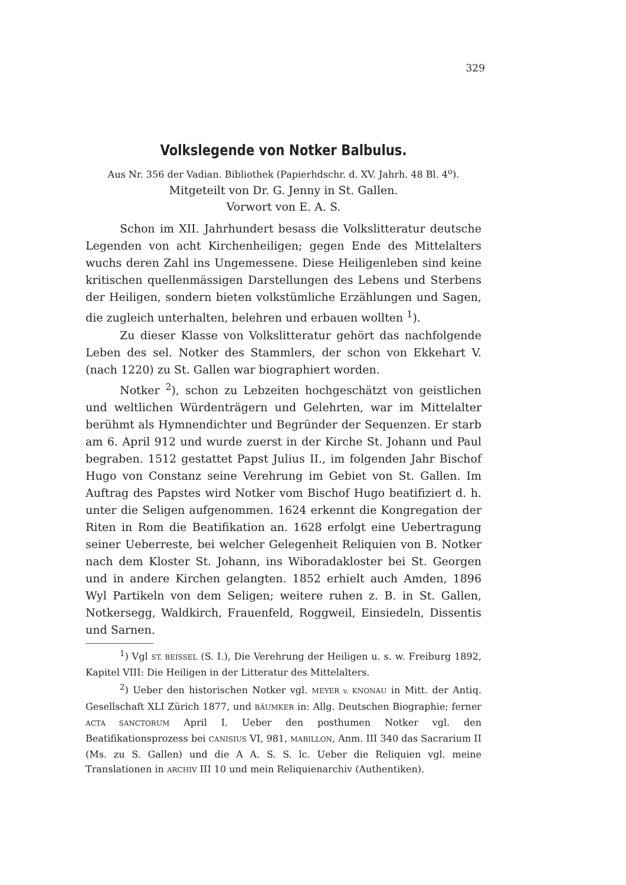329
Volkslegende von Notker Balbulus.
Aus Nr. 356 der Vadian. Bibliothek (Papierhdschr. d. XV. Jahrh. 48 Bl. 4<sup>o</sup>).
Mitgeteilt von Dr. G. Jenny in St. Gallen.
Vorwort von E. A. S.
Schon im XII. Jahrhundert besass die Volkslitteratur deutsche Legenden von acht Kirchenheiligen; gegen Ende des Mittelalters wuchs deren Zahl ins Ungemessene. Diese Heiligenleben sind keine kritischen quellenmässigen Darstellungen des Lebens und Sterbens der Heiligen, sondern bieten volkstümliche Erzählungen und Sagen, die zugleich unterhalten, belehren und erbauen wollten <sup>1</sup>).
Zu dieser Klasse von Volkslitteratur gehört das nachfolgende Leben des sel. Notker des Stammlers, der schon von Ekkehart V. (nach 1220) zu St. Gallen war biographiert worden.
Notker <sup>2</sup>), schon zu Lebzeiten hochgeschätzt von geistlichen und weltlichen Würdenträgern und Gelehrten, war im Mittelalter berühmt als Hymnendichter und Begründer der Sequenzen. Er starb am 6. April 912 und wurde zuerst in der Kirche St. Johann und Paul begraben. 1512 gestattet Papst Julius II., im folgenden Jahr Bischof Hugo von Constanz seine Verehrung im Gebiet von St. Gallen. Im Auftrag des Papstes wird Notker vom Bischof Hugo beatifiziert d. h. unter die Seligen aufgenommen. 1624 erkennt die Kongregation der Riten in Rom die Beatifikation an. 1628 erfolgt eine Uebertragung seiner Ueberreste, bei welcher Gelegenheit Reliquien von B. Notker nach dem Kloster St. Johann, ins Wiboradakloster bei St. Georgen und in andere Kirchen gelangten. 1852 erhielt auch Amden, 1896 Wyl Partikeln von dem Seligen; weitere ruhen z. B. in St. Gallen, Notkersegg, Waldkirch, Frauenfeld, Roggweil, Einsiedeln, Dissentis und Sarnen.
<sup>1</sup>) Vgl ST. BEISSEL (S. I.), Die Verehrung der Heiligen u. s. w. Freiburg 1892, Kapitel VIII: Die Heiligen in der Litteratur des Mittelalters.
<sup>2</sup>) Ueber den historischen Notker vgl. MEYER v. KNONAU in Mitt. der Antiq. Gesellschaft XLI Zürich 1877, und BÄUMKER in: Allg. Deutschen Biographie; ferner ACTA SANCTORUM April I. Ueber den posthumen Notker vgl. den Beatifikationsprozess bei CANISIUS VI, 981, MABILLON, Anm. III 340 das Sacrarium II (Ms. zu S. Gallen) und die A A. S. S. lc. Ueber die Reliquien vgl. meine Translationen in ARCHIV III 10 und mein Reliquienarchiv (Authentiken).